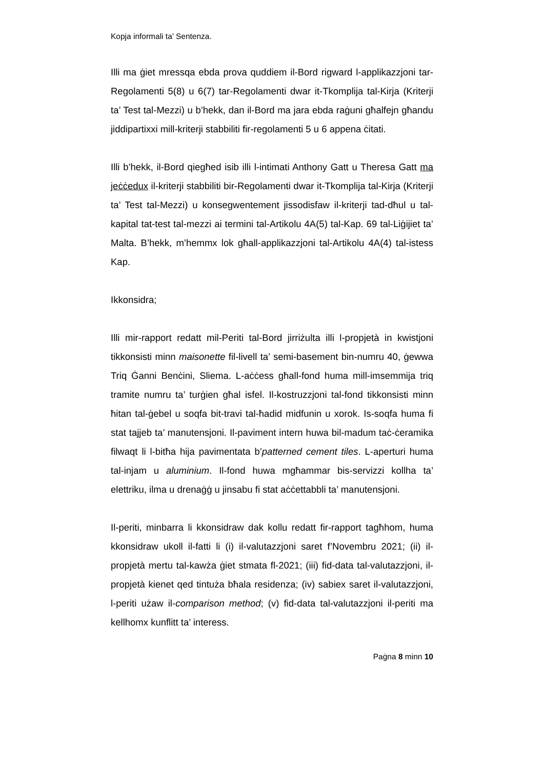Kopja informali ta’ Sentenza.
Illi ma ġiet mressqa ebda prova quddiem il-Bord rigward l-applikazzjoni tar-Regolamenti 5(8) u 6(7) tar-Regolamenti dwar it-Tkomplija tal-Kirja (Kriterji ta’ Test tal-Mezzi) u b’hekk, dan il-Bord ma jara ebda raġuni għalfejn għandu jiddipartixxi mill-kriterji stabbiliti fir-regolamenti 5 u 6 appena ċitati.
Illi b’hekk, il-Bord qiegħed isib illi l-intimati Anthony Gatt u Theresa Gatt ma jeċċedux il-kriterji stabbiliti bir-Regolamenti dwar it-Tkomplija tal-Kirja (Kriterji ta’ Test tal-Mezzi) u konsegwentement jissodisfaw il-kriterji tad-dħul u tal-kapital tat-test tal-mezzi ai termini tal-Artikolu 4A(5) tal-Kap. 69 tal-Liġijiet ta’ Malta. B’hekk, m’hemmx lok għall-applikazzjoni tal-Artikolu 4A(4) tal-istess Kap.
Ikkonsidra;
Illi mir-rapport redatt mil-Periti tal-Bord jirriżulta illi l-propjetà in kwistjoni tikkonsisti minn maisonette fil-livell ta’ semi-basement bin-numru 40, ġewwa Triq Ġanni Benċini, Sliema. L-aċċess għall-fond huma mill-imsemmija triq tramite numru ta’ turġien għal isfel. Il-kostruzzjoni tal-fond tikkonsisti minn ħitan tal-ġebel u soqfa bit-travi tal-ħadid midfunin u xorok. Is-soqfa huma fi stat tajjeb ta’ manutensjoni. Il-paviment intern huwa bil-madum taċ-ċeramika filwaqt li l-bitħa hija pavimentata b’patterned cement tiles. L-aperturi huma tal-injam u aluminium. Il-fond huwa mgħammar bis-servizzi kollha ta’ elettriku, ilma u drenaġġ u jinsabu fi stat aċċettabbli ta’ manutensjoni.
Il-periti, minbarra li kkonsidraw dak kollu redatt fir-rapport tagħhom, huma kkonsidraw ukoll il-fatti li (i) il-valutazzjoni saret f’Novembru 2021; (ii) il-propjetà mertu tal-kawża ġiet stmata fl-2021; (iii) fid-data tal-valutazzjoni, il-propjetà kienet qed tintuża bħala residenza; (iv) sabiex saret il-valutazzjoni, l-periti użaw il-comparison method; (v) fid-data tal-valutazzjoni il-periti ma kellhomx kunflitt ta’ interess.
Paġna 8 minn 10